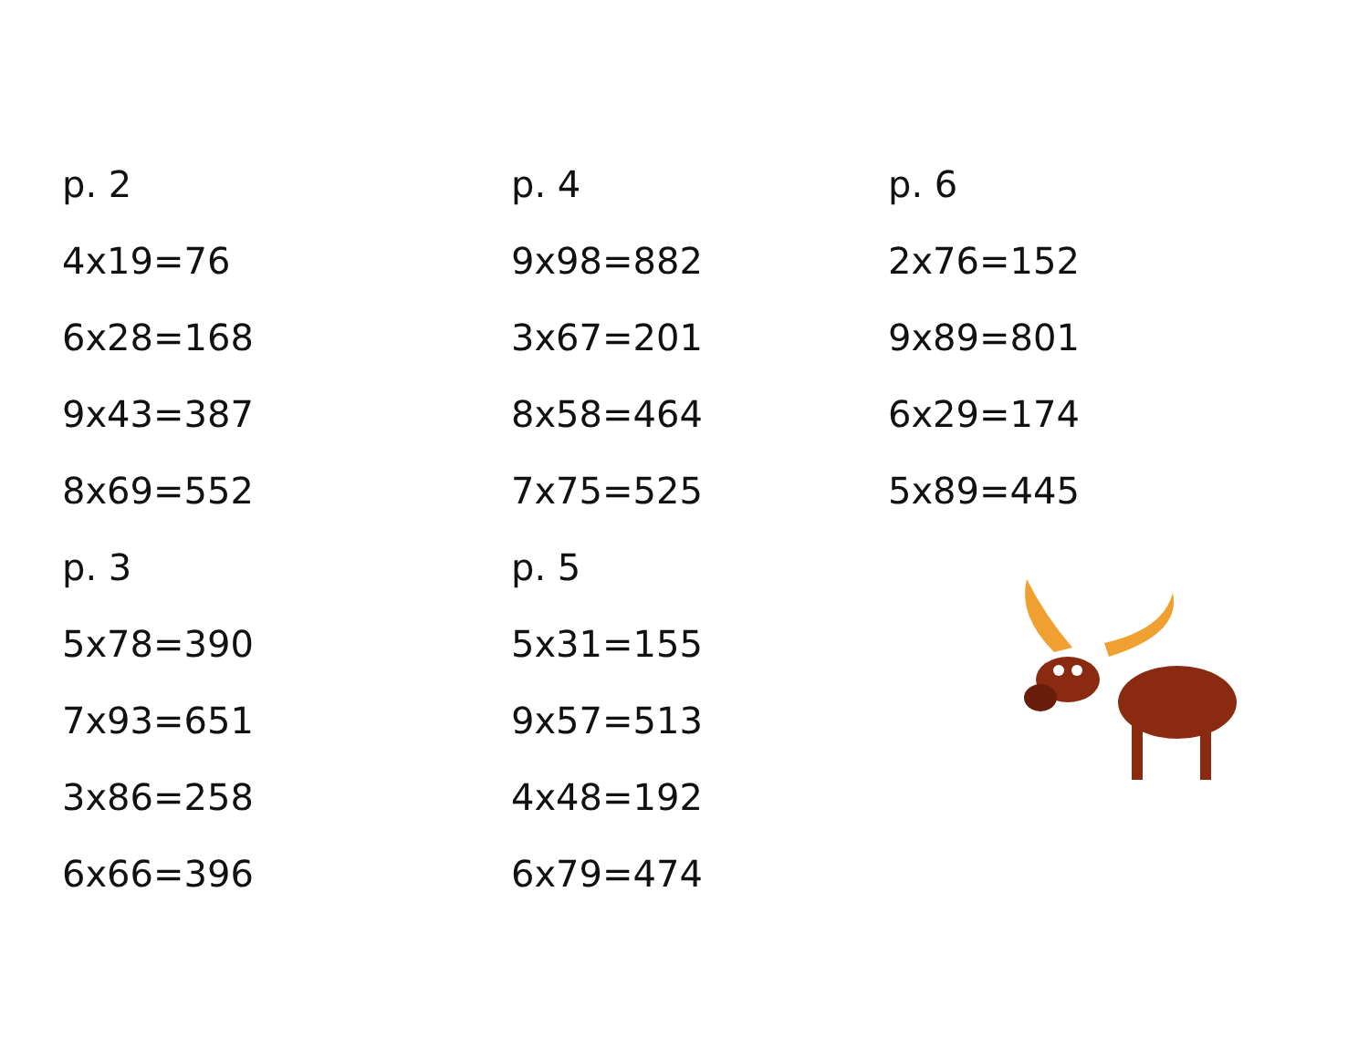p. 2
4x19=76
6x28=168
9x43=387
8x69=552
p. 3
5x78=390
7x93=651
3x86=258
6x66=396
p. 4
9x98=882
3x67=201
8x58=464
7x75=525
p. 5
5x31=155
9x57=513
4x48=192
6x79=474
p. 6
2x76=152
9x89=801
6x29=174
5x89=445